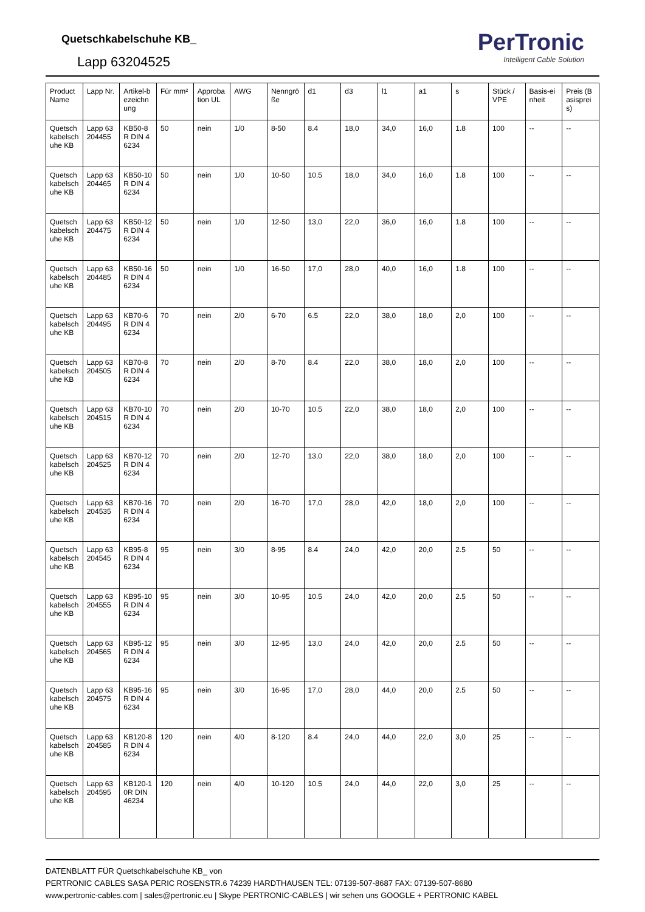Quetschkabelschuhe KB_
Lapp 63204525
PerTronic
Intelligent Cable Solution
| Product Name | Lapp Nr. | Artikel-bezeichnung | Für mm² | Approbation UL | AWG | Nenngröße | d1 | d3 | l1 | a1 | s | Stück / VPE | Basis-einheit | Preis (Basispreis) |
| --- | --- | --- | --- | --- | --- | --- | --- | --- | --- | --- | --- | --- | --- | --- |
| Quetschkabelschuhe KB | Lapp 63204455 | KB50-8R DIN 46234 | 50 | nein | 1/0 | 8-50 | 8.4 | 18,0 | 34,0 | 16,0 | 1.8 | 100 | -- | -- |
| Quetschkabelschuhe KB | Lapp 63204465 | KB50-10R DIN 46234 | 50 | nein | 1/0 | 10-50 | 10.5 | 18,0 | 34,0 | 16,0 | 1.8 | 100 | -- | -- |
| Quetschkabelschuhe KB | Lapp 63204475 | KB50-12R DIN 46234 | 50 | nein | 1/0 | 12-50 | 13,0 | 22,0 | 36,0 | 16,0 | 1.8 | 100 | -- | -- |
| Quetschkabelschuhe KB | Lapp 63204485 | KB50-16R DIN 46234 | 50 | nein | 1/0 | 16-50 | 17,0 | 28,0 | 40,0 | 16,0 | 1.8 | 100 | -- | -- |
| Quetschkabelschuhe KB | Lapp 63204495 | KB70-6R DIN 46234 | 70 | nein | 2/0 | 6-70 | 6.5 | 22,0 | 38,0 | 18,0 | 2,0 | 100 | -- | -- |
| Quetschkabelschuhe KB | Lapp 63204505 | KB70-8R DIN 46234 | 70 | nein | 2/0 | 8-70 | 8.4 | 22,0 | 38,0 | 18,0 | 2,0 | 100 | -- | -- |
| Quetschkabelschuhe KB | Lapp 63204515 | KB70-10R DIN 46234 | 70 | nein | 2/0 | 10-70 | 10.5 | 22,0 | 38,0 | 18,0 | 2,0 | 100 | -- | -- |
| Quetschkabelschuhe KB | Lapp 63204525 | KB70-12R DIN 46234 | 70 | nein | 2/0 | 12-70 | 13,0 | 22,0 | 38,0 | 18,0 | 2,0 | 100 | -- | -- |
| Quetschkabelschuhe KB | Lapp 63204535 | KB70-16R DIN 46234 | 70 | nein | 2/0 | 16-70 | 17,0 | 28,0 | 42,0 | 18,0 | 2,0 | 100 | -- | -- |
| Quetschkabelschuhe KB | Lapp 63204545 | KB95-8R DIN 46234 | 95 | nein | 3/0 | 8-95 | 8.4 | 24,0 | 42,0 | 20,0 | 2.5 | 50 | -- | -- |
| Quetschkabelschuhe KB | Lapp 63204555 | KB95-10R DIN 46234 | 95 | nein | 3/0 | 10-95 | 10.5 | 24,0 | 42,0 | 20,0 | 2.5 | 50 | -- | -- |
| Quetschkabelschuhe KB | Lapp 63204565 | KB95-12R DIN 46234 | 95 | nein | 3/0 | 12-95 | 13,0 | 24,0 | 42,0 | 20,0 | 2.5 | 50 | -- | -- |
| Quetschkabelschuhe KB | Lapp 63204575 | KB95-16R DIN 46234 | 95 | nein | 3/0 | 16-95 | 17,0 | 28,0 | 44,0 | 20,0 | 2.5 | 50 | -- | -- |
| Quetschkabelschuhe KB | Lapp 63204585 | KB120-8R DIN 46234 | 120 | nein | 4/0 | 8-120 | 8.4 | 24,0 | 44,0 | 22,0 | 3,0 | 25 | -- | -- |
| Quetschkabelschuhe KB | Lapp 63204595 | KB120-10R DIN 46234 | 120 | nein | 4/0 | 10-120 | 10.5 | 24,0 | 44,0 | 22,0 | 3,0 | 25 | -- | -- |
DATENBLATT FÜR Quetschkabelschuhe KB_ von
PERTRONIC CABLES SASA PERIC ROSENSTR.6 74239 HARDTHAUSEN TEL: 07139-507-8687 FAX: 07139-507-8680
www.pertronic-cables.com | sales@pertronic.eu | Skype PERTRONIC-CABLES | wir sehen uns GOOGLE + PERTRONIC KABEL